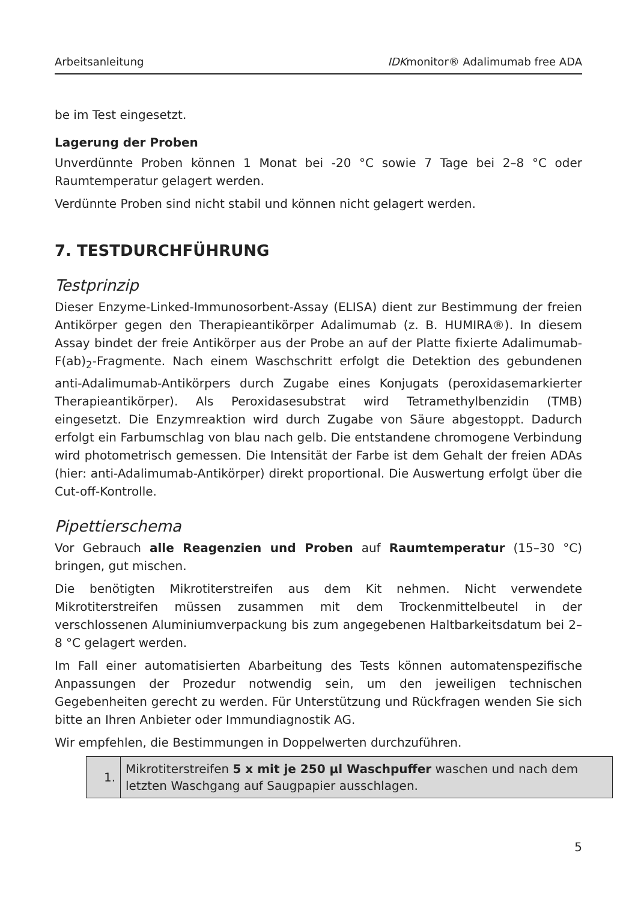Arbeitsanleitung IDKmonitor® Adalimumab free ADA
be im Test eingesetzt.
Lagerung der Proben
Unverdünnte Proben können 1 Monat bei -20 °C sowie 7 Tage bei 2–8 °C oder Raumtemperatur gelagert werden.
Verdünnte Proben sind nicht stabil und können nicht gelagert werden.
7. TESTDURCHFÜHRUNG
Testprinzip
Dieser Enzyme-Linked-Immunosorbent-Assay (ELISA) dient zur Bestimmung der freien Antikörper gegen den Therapieantikörper Adalimumab (z. B. HUMIRA®). In diesem Assay bindet der freie Antikörper aus der Probe an auf der Platte fixierte Adalimumab-F(ab)<sub>2</sub>-Fragmente. Nach einem Waschschritt erfolgt die Detektion des gebundenen anti-Adalimumab-Antikörpers durch Zugabe eines Konjugats (peroxidasemarkierter Therapieantikörper). Als Peroxidasesubstrat wird Tetramethylbenzidin (TMB) eingesetzt. Die Enzymreaktion wird durch Zugabe von Säure abgestoppt. Dadurch erfolgt ein Farbumschlag von blau nach gelb. Die entstandene chromogene Verbindung wird photometrisch gemessen. Die Intensität der Farbe ist dem Gehalt der freien ADAs (hier: anti-Adalimumab-Antikörper) direkt proportional. Die Auswertung erfolgt über die Cut-off-Kontrolle.
Pipettierschema
Vor Gebrauch alle Reagenzien und Proben auf Raumtemperatur (15–30 °C) bringen, gut mischen.
Die benötigten Mikrotiterstreifen aus dem Kit nehmen. Nicht verwendete Mikrotiterstreifen müssen zusammen mit dem Trockenmittelbeutel in der verschlossenen Aluminiumverpackung bis zum angegebenen Haltbarkeitsdatum bei 2–8 °C gelagert werden.
Im Fall einer automatisierten Abarbeitung des Tests können automatenspezifische Anpassungen der Prozedur notwendig sein, um den jeweiligen technischen Gegebenheiten gerecht zu werden. Für Unterstützung und Rückfragen wenden Sie sich bitte an Ihren Anbieter oder Immundiagnostik AG.
Wir empfehlen, die Bestimmungen in Doppelwerten durchzuführen.
| 1. | Mikrotiterstreifen 5 x mit je 250 µl Waschpuffer waschen und nach dem letzten Waschgang auf Saugpapier ausschlagen. |
5